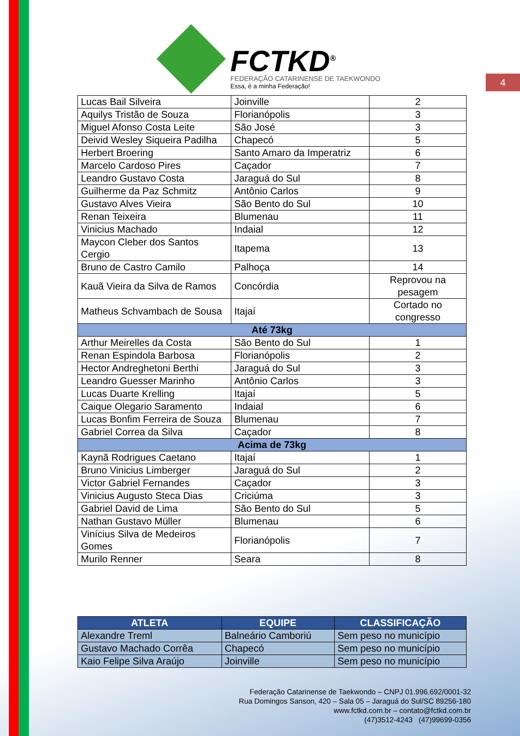FCTKD<sup>®</sup>
FEDERAÇÃO CATARINENSE DE TAEKWONDO
Essa, é a minha Federação!
4
| Lucas Bail Silveira | Joinville | 2 |
| Aquilys Tristão de Souza | Florianópolis | 3 |
| Miguel Afonso Costa Leite | São José | 3 |
| Deivid Wesley Siqueira Padilha | Chapecó | 5 |
| Herbert Broering | Santo Amaro da Imperatriz | 6 |
| Marcelo Cardoso Pires | Caçador | 7 |
| Leandro Gustavo Costa | Jaraguá do Sul | 8 |
| Guilherme da Paz Schmitz | Antônio Carlos | 9 |
| Gustavo Alves Vieira | São Bento do Sul | 10 |
| Renan Teixeira | Blumenau | 11 |
| Vinicius Machado | Indaial | 12 |
| Maycon Cleber dos Santos Cergio | Itapema | 13 |
| Bruno de Castro Camilo | Palhoça | 14 |
| Kauã Vieira da Silva de Ramos | Concórdia | Reprovou na pesagem |
| Matheus Schvambach de Sousa | Itajaí | Cortado no congresso |
| Até 73kg | | |
| Arthur Meirelles da Costa | São Bento do Sul | 1 |
| Renan Espindola Barbosa | Florianópolis | 2 |
| Hector Andreghetoni Berthi | Jaraguá do Sul | 3 |
| Leandro Guesser Marinho | Antônio Carlos | 3 |
| Lucas Duarte Krelling | Itajaí | 5 |
| Caique Olegario Saramento | Indaial | 6 |
| Lucas Bonfim Ferreira de Souza | Blumenau | 7 |
| Gabriel Correa da Silva | Caçador | 8 |
| Acima de 73kg | | |
| Kaynã Rodrigues Caetano | Itajaí | 1 |
| Bruno Vinicius Limberger | Jaraguá do Sul | 2 |
| Victor Gabriel Fernandes | Caçador | 3 |
| Vinicius Augusto Steca Dias | Criciúma | 3 |
| Gabriel David de Lima | São Bento do Sul | 5 |
| Nathan Gustavo Müller | Blumenau | 6 |
| Vinícius Silva de Medeiros Gomes | Florianópolis | 7 |
| Murilo Renner | Seara | 8 |
| ATLETA | EQUIPE | CLASSIFICAÇÃO |
| --- | --- | --- |
| Alexandre Treml | Balneário Camboriú | Sem peso no município |
| Gustavo Machado Corrêa | Chapecó | Sem peso no município |
| Kaio Felipe Silva Araújo | Joinville | Sem peso no município |
Federação Catarinense de Taekwondo – CNPJ 01.996.692/0001-32
Rua Domingos Sanson, 420 – Sala 05 – Jaraguá do Sul/SC 89256-180
www.fctkd.com.br – contato@fctkd.com.br
(47)3512-4243 (47)99699-0356